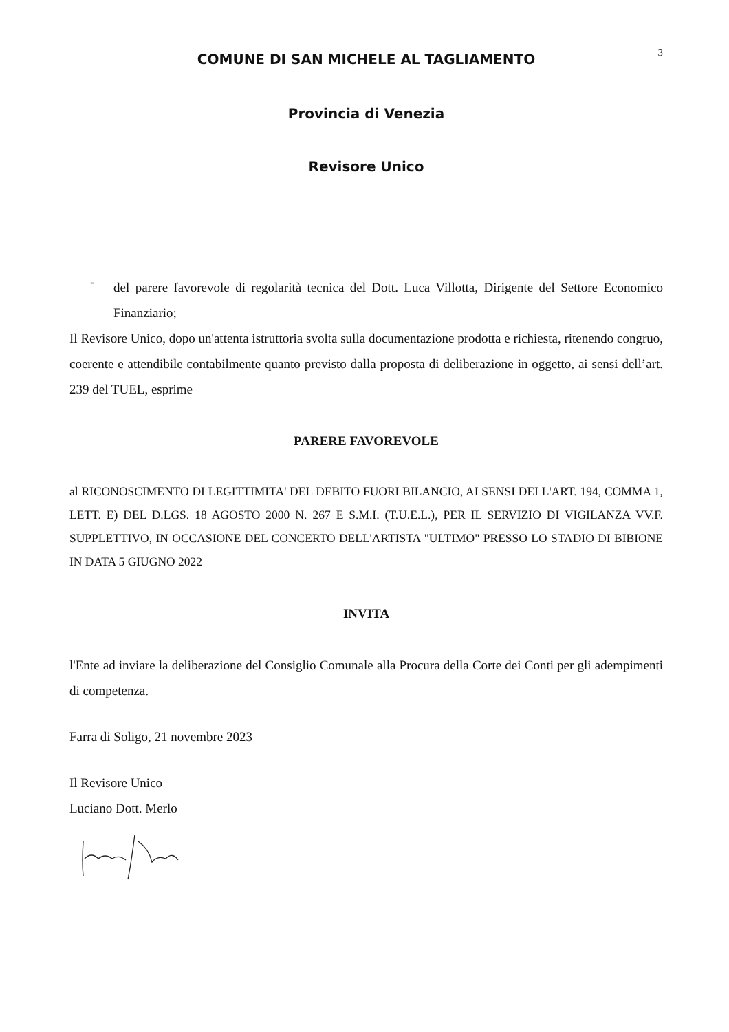3
COMUNE DI SAN MICHELE AL TAGLIAMENTO
Provincia di Venezia
Revisore Unico
-
del parere favorevole di regolarità tecnica del Dott. Luca Villotta, Dirigente del Settore Economico Finanziario;
Il Revisore Unico, dopo un'attenta istruttoria svolta sulla documentazione prodotta e richiesta, ritenendo congruo, coerente e attendibile contabilmente quanto previsto dalla proposta di deliberazione in oggetto, ai sensi dell’art. 239 del TUEL, esprime
PARERE FAVOREVOLE
al RICONOSCIMENTO DI LEGITTIMITA' DEL DEBITO FUORI BILANCIO, AI SENSI DELL'ART. 194, COMMA 1, LETT. E) DEL D.LGS. 18 AGOSTO 2000 N. 267 E S.M.I. (T.U.E.L.), PER IL SERVIZIO DI VIGILANZA VV.F. SUPPLETTIVO, IN OCCASIONE DEL CONCERTO DELL'ARTISTA "ULTIMO" PRESSO LO STADIO DI BIBIONE IN DATA 5 GIUGNO 2022
INVITA
l'Ente ad inviare la deliberazione del Consiglio Comunale alla Procura della Corte dei Conti per gli adempimenti di competenza.
Farra di Soligo, 21 novembre 2023
Il Revisore Unico
Luciano Dott. Merlo